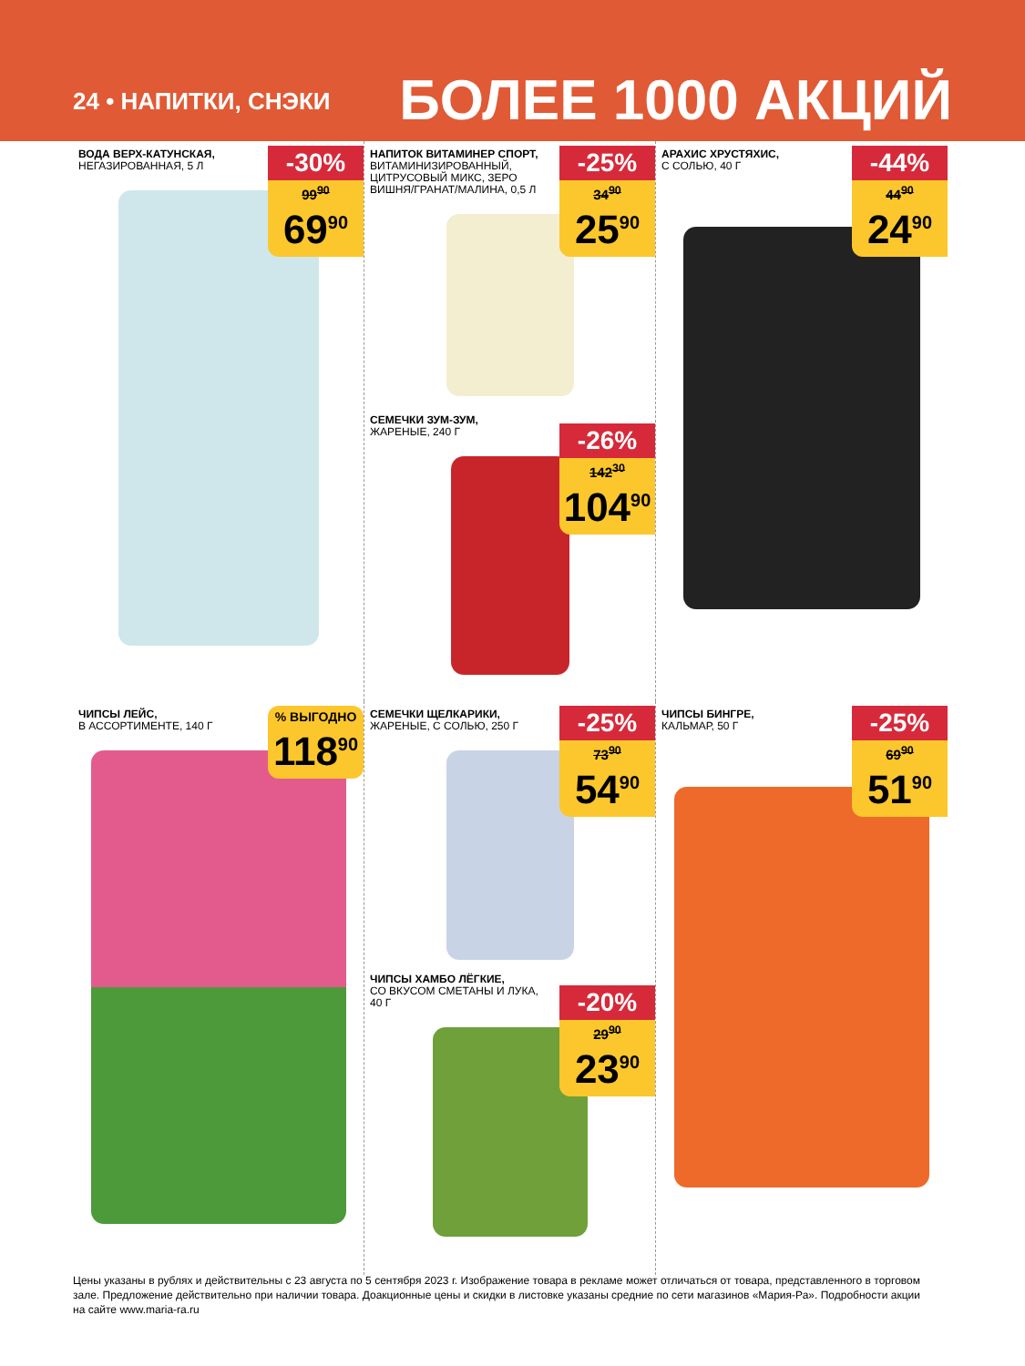24 • НАПИТКИ, СНЭКИ
БОЛЕЕ 1000 АКЦИЙ
ВОДА ВЕРХ-КАТУНСКАЯ,
НЕГАЗИРОВАННАЯ, 5 Л
-30%
99<sup>90</sup>
69<sup>90</sup>
НАПИТОК ВИТАМИНЕР СПОРТ,
ВИТАМИНИЗИРОВАННЫЙ, ЦИТРУСОВЫЙ МИКС, ЗЕРО ВИШНЯ/ГРАНАТ/МАЛИНА, 0,5 Л
-25%
34<sup>90</sup>
25<sup>90</sup>
СЕМЕЧКИ ЗУМ-ЗУМ,
ЖАРЕНЫЕ, 240 Г
-26%
142<sup>30</sup>
104<sup>90</sup>
АРАХИС ХРУСТЯХИС,
С СОЛЬЮ, 40 Г
-44%
44<sup>90</sup>
24<sup>90</sup>
ЧИПСЫ ЛЕЙС,
В АССОРТИМЕНТЕ, 140 Г
% ВЫГОДНО
118<sup>90</sup>
СЕМЕЧКИ ЩЕЛКАРИКИ,
ЖАРЕНЫЕ, С СОЛЬЮ, 250 Г
-25%
73<sup>90</sup>
54<sup>90</sup>
ЧИПСЫ ХАМБО ЛЁГКИЕ,
СО ВКУСОМ СМЕТАНЫ И ЛУКА, 40 Г
-20%
29<sup>90</sup>
23<sup>90</sup>
ЧИПСЫ БИНГРЕ,
КАЛЬМАР, 50 Г
-25%
69<sup>90</sup>
51<sup>90</sup>
Цены указаны в рублях и действительны с 23 августа по 5 сентября 2023 г. Изображение товара в рекламе может отличаться от товара, представленного в торговом зале. Предложение действительно при наличии товара. Доакционные цены и скидки в листовке указаны средние по сети магазинов «Мария-Ра». Подробности акции на сайте www.maria-ra.ru